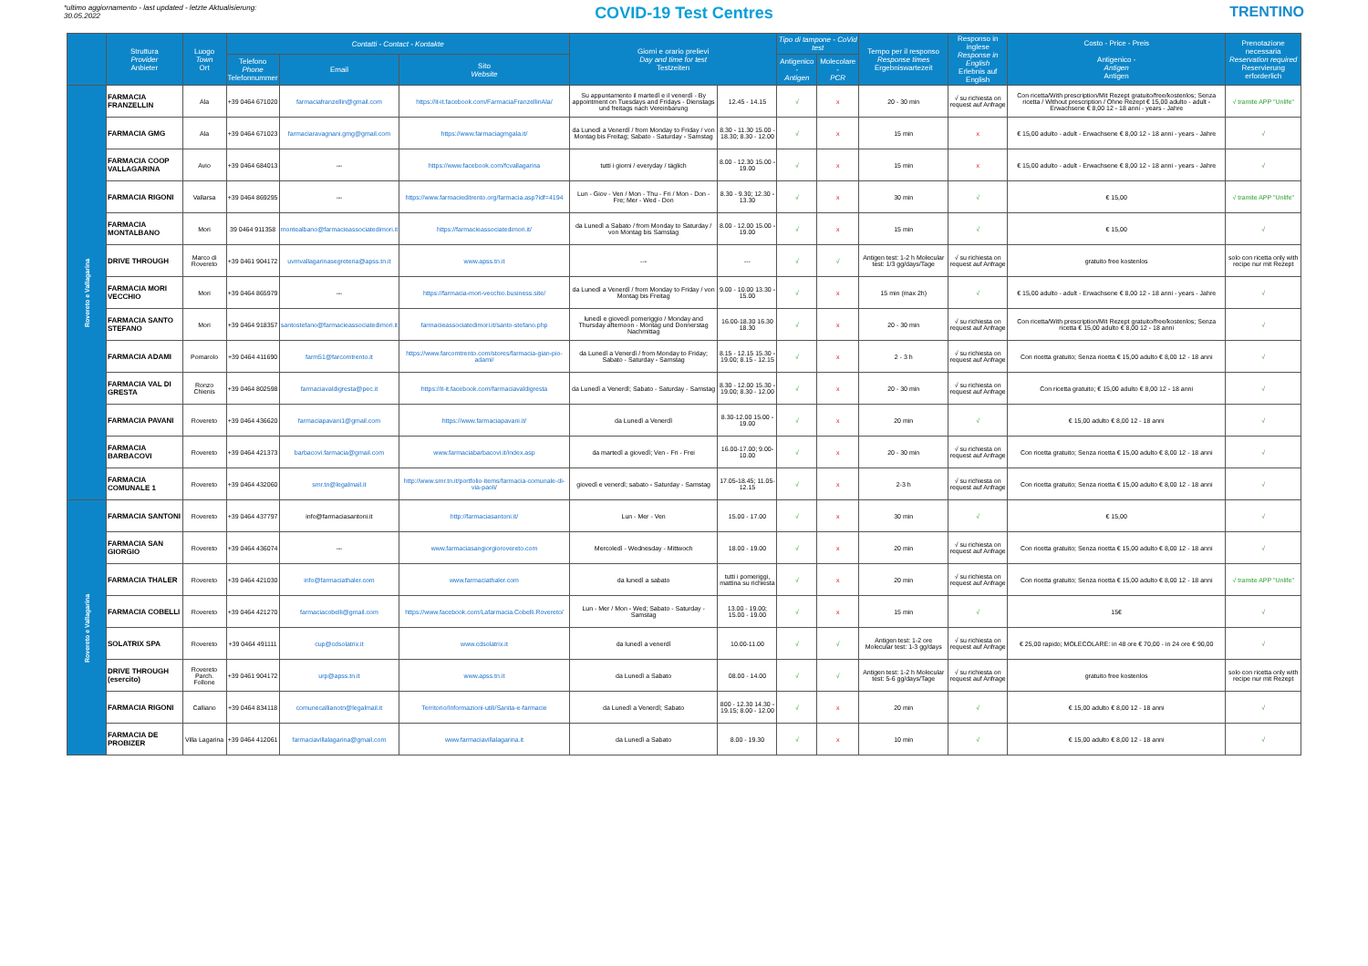*ultimo aggiornamento - last updated - letzte Aktualisierung:
30.05.2022
COVID-19 Test Centres TRENTINO
| | Struttura Provider Anbieter | Luogo Town Ort | Contatti - Contact - Kontakte | | | Giorni e orario prelievi Day and time for test Testzeiten | | Tipo di tampone - CoVid test | | Tempo per il responso Response times Ergebniswartezeit | Responso in inglese Response in English Erlebnis auf English | Costo - Price - Preis Antigenico - Antigen Antigen | Prenotazione necessaria Reservation required Reservierung erforderlich |
| --- | --- | --- | --- | --- | --- | --- | --- | --- | --- | --- | --- | --- | --- |
| | | | Telefono Phone Telefonnummer | Email | Sito Website | | | Antigenico - Antigen | Molecolare - PCR | | | | |
| Rovereto e Vallagarina | FARMACIA FRANZELLIN | Ala | +39 0464 671020 | farmaciafranzellin@gmail.com | https://it-it.facebook.com/FarmaciaFranzellinAla/ | Su appuntamento il martedì e il venerdì - By appointment on Tuesdays and Fridays - Dienstags und freitags nach Vereinbarung | 12.45 - 14.15 | √ | x | 20 - 30 min | √ su richiesta on request auf Anfrage | Con ricetta/With prescription/Mit Rezept gratuito/free/kostenlos; Senza ricetta / Without prescription / Ohne Rezept € 15,00 adulto - adult - Erwachsene € 8,00 12 - 18 anni - years - Jahre | √ tramite APP "Unlife" |
| | FARMACIA GMG | Ala | +39 0464 671023 | farmaciaravagnani.gmg@gmail.com | https://www.farmaciagmgala.it/ | da Lunedì a Venerdì / from Monday to Friday / von Montag bis Freitag; Sabato - Saturday - Samstag | 8.30 - 11.30 15.00 - 18.30; 8.30 - 12.00 | √ | x | 15 min | x | € 15,00 adulto - adult - Erwachsene € 8,00 12 - 18 anni - years - Jahre | √ |
| | FARMACIA COOP VALLAGARINA | Avio | +39 0464 684013 | --- | https://www.facebook.com/fcvallagarina | tutti i giorni / everyday / täglich | 8.00 - 12.30 15.00 - 19.00 | √ | x | 15 min | x | € 15,00 adulto - adult - Erwachsene € 8,00 12 - 18 anni - years - Jahre | √ |
| | FARMACIA RIGONI | Vallarsa | +39 0464 869295 | --- | https://www.farmacieditrento.org/farmacia.asp?idf=4194 | Lun - Giov - Ven / Mon - Thu - Fri / Mon - Don - Fre; Mer - Wed - Don | 8.30 - 9.30; 12.30 - 13.30 | √ | x | 30 min | √ | € 15,00 | √ tramite APP "Unlife" |
| | FARMACIA MONTALBANO | Mori | 39 0464 911358 | montealbano@farmacieassociatedimori.it | https://farmacieassociatedimori.it/ | da Lunedì a Sabato / from Monday to Saturday / von Montag bis Samstag | 8.00 - 12.00 15.00 - 19.00 | √ | x | 15 min | √ | € 15,00 | √ |
| | DRIVE THROUGH | Marco di Rovereto | +39 0461 904172 | uvmvallagarinasegreteria@apss.tn.it | www.apss.tn.it | --- | --- | √ | √ | Antigen test: 1-2 h Molecular test: 1/3 gg/days/Tage | √ su richiesta on request auf Anfrage | gratuito free kostenlos | solo con ricetta only with recipe nur mit Rezept |
| | FARMACIA MORI VECCHIO | Mori | +39 0464 865979 | --- | https://farmacia-mori-vecchio.business.site/ | da Lunedì a Venerdì / from Monday to Friday / von Montag bis Freitag | 9.00 - 10.00 13.30 - 15.00 | √ | x | 15 min (max 2h) | √ | € 15,00 adulto - adult - Erwachsene € 8,00 12 - 18 anni - years - Jahre | √ |
| | FARMACIA SANTO STEFANO | Mori | +39 0464 918357 | santostefano@farmacieassociatedimori.it | farmacieassociatedimori.it/santo-stefano.php | lunedì e giovedì pomeriggio / Monday and Thursday afternoon - Montag und Donnerstag Nachmittag | 16.00-18.30 16.30 18.30 | √ | x | 20 - 30 min | √ su richiesta on request auf Anfrage | Con ricetta/With prescription/Mit Rezept gratuito/free/kostenlos; Senza ricetta € 15,00 adulto € 8,00 12 - 18 anni | √ |
| | FARMACIA ADAMI | Pomarolo | +39 0464 411690 | farm51@farcomtrento.it | https://www.farcomtrento.com/stores/farmacia-gian-pio-adami/ | da Lunedì a Venerdì / from Monday to Friday; Sabato - Saturday - Samstag | 8.15 - 12.15 15.30 - 19.00; 8.15 - 12.15 | √ | x | 2 - 3 h | √ su richiesta on request auf Anfrage | Con ricetta gratuito; Senza ricetta € 15,00 adulto € 8,00 12 - 18 anni | √ |
| | FARMACIA VAL DI GRESTA | Ronzo Chienis | +39 0464 802598 | farmaciavaldigresta@pec.it | https://it-it.facebook.com/farmaciavaldigresta | da Lunedì a Venerdì; Sabato - Saturday - Samstag | 8.30 - 12.00 15.30 - 19.00; 8.30 - 12.00 | √ | x | 20 - 30 min | √ su richiesta on request auf Anfrage | Con ricetta gratuito; € 15,00 adulto € 8,00 12 - 18 anni | √ |
| | FARMACIA PAVANI | Rovereto | +39 0464 436620 | farmaciapavani1@gmail.com | https://www.farmaciapavani.it/ | da Lunedì a Venerdì | 8.30-12.00 15.00 - 19.00 | √ | x | 20 min | √ | € 15,00 adulto € 8,00 12 - 18 anni | √ |
| | FARMACIA BARBACOVI | Rovereto | +39 0464 421373 | barbacovi.farmacia@gmail.com | www.farmaciabarbacovi.it/index.asp | da martedì a giovedì; Ven - Fri - Frei | 16.00-17.00; 9.00-10.00 | √ | x | 20 - 30 min | √ su richiesta on request auf Anfrage | Con ricetta gratuito; Senza ricetta € 15,00 adulto € 8,00 12 - 18 anni | √ |
| | FARMACIA COMUNALE 1 | Rovereto | +39 0464 432060 | smr.tn@legalmail.it | http://www.smr.tn.it/portfolio-items/farmacia-comunale-di-via-paoli/ | giovedì e venerdì; sabato - Saturday - Samstag | 17.05-18.45; 11.05-12.15 | √ | x | 2-3 h | √ su richiesta on request auf Anfrage | Con ricetta gratuito; Senza ricetta € 15,00 adulto € 8,00 12 - 18 anni | √ |
| Rovereto e Vallagarina | FARMACIA SANTONI | Rovereto | +39 0464 437797 | info@farmaciasantoni.it | http://farmaciasantoni.it/ | Lun - Mer - Ven | 15.00 - 17.00 | √ | x | 30 min | √ | € 15,00 | √ |
| | FARMACIA SAN GIORGIO | Rovereto | +39 0464 436074 | --- | www.farmaciasangiorgiorovereto.com | Mercoledì - Wednesday - Mittwoch | 18.00 - 19.00 | √ | x | 20 min | √ su richiesta on request auf Anfrage | Con ricetta gratuito; Senza ricetta € 15,00 adulto € 8,00 12 - 18 anni | √ |
| | FARMACIA THALER | Rovereto | +39 0464 421030 | info@farmaciathaler.com | www.farmaciathaler.com | da lunedì a sabato | tutti i pomeriggi, mattina su richiesta | √ | x | 20 min | √ su richiesta on request auf Anfrage | Con ricetta gratuito; Senza ricetta € 15,00 adulto € 8,00 12 - 18 anni | √ tramite APP "Unlife" |
| | FARMACIA COBELLI | Rovereto | +39 0464 421270 | farmaciacobelli@gmail.com | https://www.facebook.com/Lafarmacia.Cobelli.Rovereto/ | Lun - Mer / Mon - Wed; Sabato - Saturday - Samstag | 13.00 - 19.00; 15.00 - 19.00 | √ | x | 15 min | √ | 15€ | √ |
| | SOLATRIX SPA | Rovereto | +39 0464 491111 | cup@cdsolatrix.it | www.cdsolatrix.it | da lunedì a venerdì | 10.00-11.00 | √ | √ | Antigen test: 1-2 ore Molecular test: 1-3 gg/days | √ su richiesta on request auf Anfrage | € 25,00 rapido; MOLECOLARE: in 48 ore € 70,00 - in 24 ore € 90,00 | √ |
| | DRIVE THROUGH (esercito) | Rovereto Parch. Follone | +39 0461 904172 | urp@apss.tn.it | www.apss.tn.it | da Lunedì a Sabato | 08.00 - 14.00 | √ | √ | Antigen test: 1-2 h Molecular test: 5-6 gg/days/Tage | √ su richiesta on request auf Anfrage | gratuito free kostenlos | solo con ricetta only with recipe nur mit Rezept |
| | FARMACIA RIGONI | Calliano | +39 0464 834118 | comunecallianotn@legalmail.it | Territorio/Informazioni-utili/Sanita-e-farmacie | da Lunedì a Venerdì; Sabato | 800 - 12.30 14.30 - 19.15; 8.00 - 12.00 | √ | x | 20 min | √ | € 15,00 adulto € 8,00 12 - 18 anni | √ |
| | FARMACIA DE PROBIZER | Villa Lagarina | +39 0464 412061 | farmaciavillalagarina@gmail.com | www.farmaciavillalagarina.it | da Lunedì a Sabato | 8.00 - 19.30 | √ | x | 10 min | √ | € 15,00 adulto € 8,00 12 - 18 anni | √ |